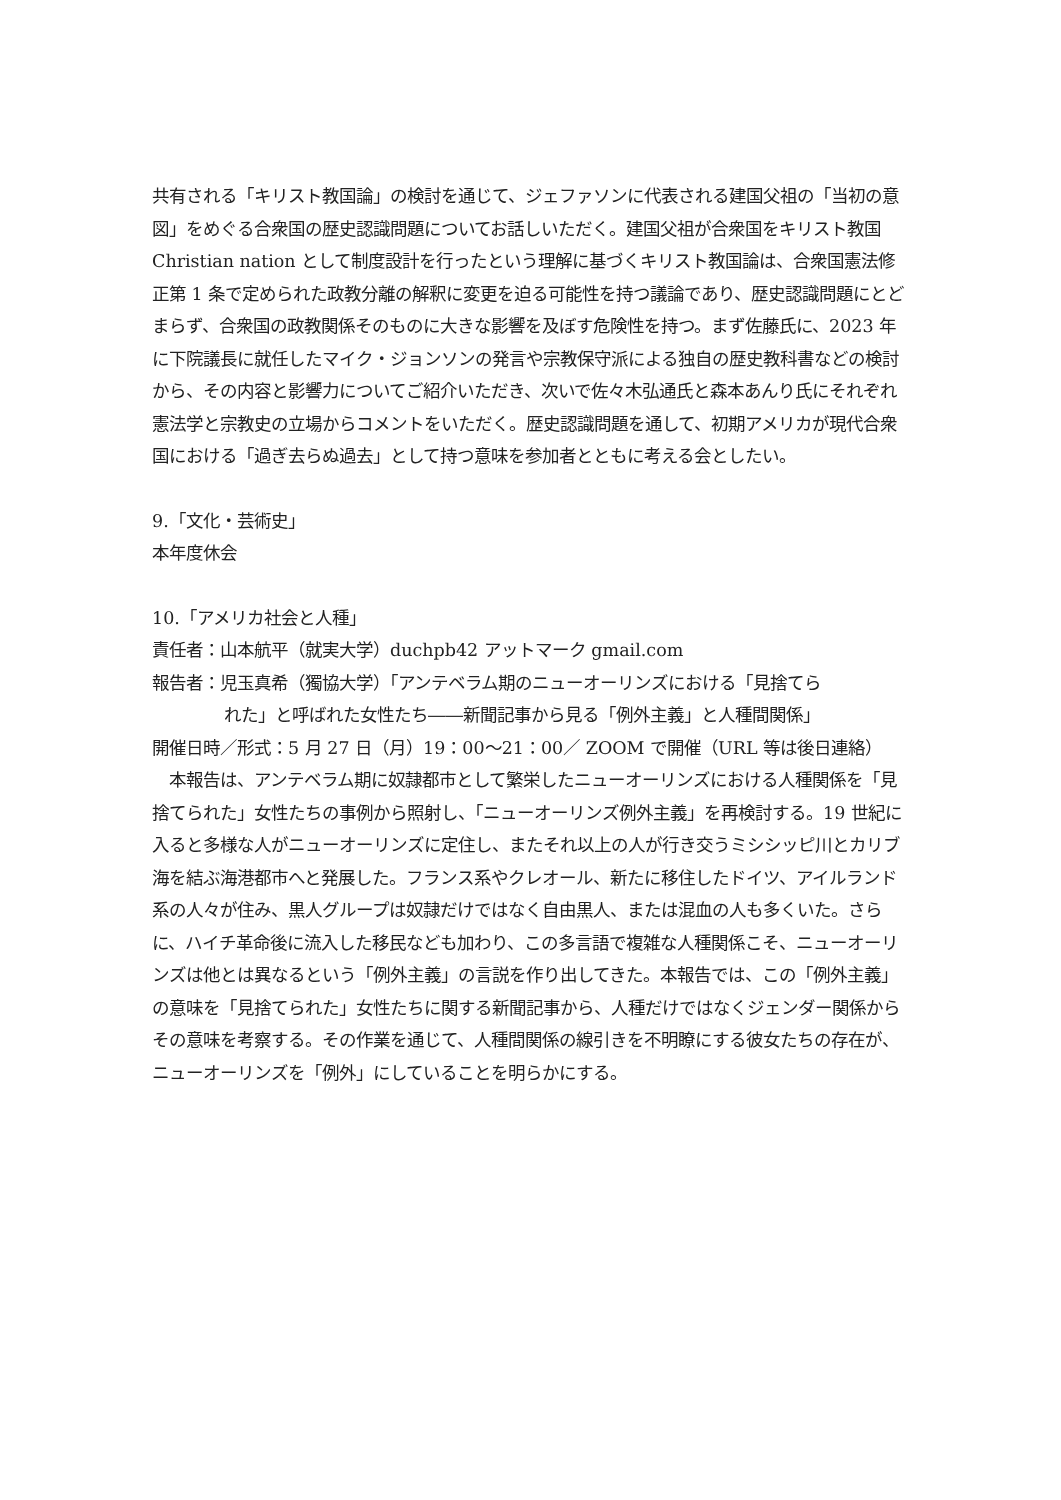共有される「キリスト教国論」の検討を通じて、ジェファソンに代表される建国父祖の「当初の意図」をめぐる合衆国の歴史認識問題についてお話しいただく。建国父祖が合衆国をキリスト教国 Christian nation として制度設計を行ったという理解に基づくキリスト教国論は、合衆国憲法修正第 1 条で定められた政教分離の解釈に変更を迫る可能性を持つ議論であり、歴史認識問題にとどまらず、合衆国の政教関係そのものに大きな影響を及ぼす危険性を持つ。まず佐藤氏に、2023 年に下院議長に就任したマイク・ジョンソンの発言や宗教保守派による独自の歴史教科書などの検討から、その内容と影響力についてご紹介いただき、次いで佐々木弘通氏と森本あんり氏にそれぞれ憲法学と宗教史の立場からコメントをいただく。歴史認識問題を通して、初期アメリカが現代合衆国における「過ぎ去らぬ過去」として持つ意味を参加者とともに考える会としたい。
9.「文化・芸術史」
本年度休会
10.「アメリカ社会と人種」
責任者：山本航平（就実大学）duchpb42 アットマーク gmail.com
報告者：児玉真希（獨協大学）「アンテベラム期のニューオーリンズにおける「見捨てら
れた」と呼ばれた女性たち――新聞記事から見る「例外主義」と人種間関係」
開催日時／形式：5 月 27 日（月）19：00～21：00／ ZOOM で開催（URL 等は後日連絡）
　本報告は、アンテベラム期に奴隷都市として繁栄したニューオーリンズにおける人種関係を「見捨てられた」女性たちの事例から照射し、「ニューオーリンズ例外主義」を再検討する。19 世紀に入ると多様な人がニューオーリンズに定住し、またそれ以上の人が行き交うミシシッピ川とカリブ海を結ぶ海港都市へと発展した。フランス系やクレオール、新たに移住したドイツ、アイルランド系の人々が住み、黒人グループは奴隷だけではなく自由黒人、または混血の人も多くいた。さらに、ハイチ革命後に流入した移民なども加わり、この多言語で複雑な人種関係こそ、ニューオーリンズは他とは異なるという「例外主義」の言説を作り出してきた。本報告では、この「例外主義」の意味を「見捨てられた」女性たちに関する新聞記事から、人種だけではなくジェンダー関係からその意味を考察する。その作業を通じて、人種間関係の線引きを不明瞭にする彼女たちの存在が、ニューオーリンズを「例外」にしていることを明らかにする。